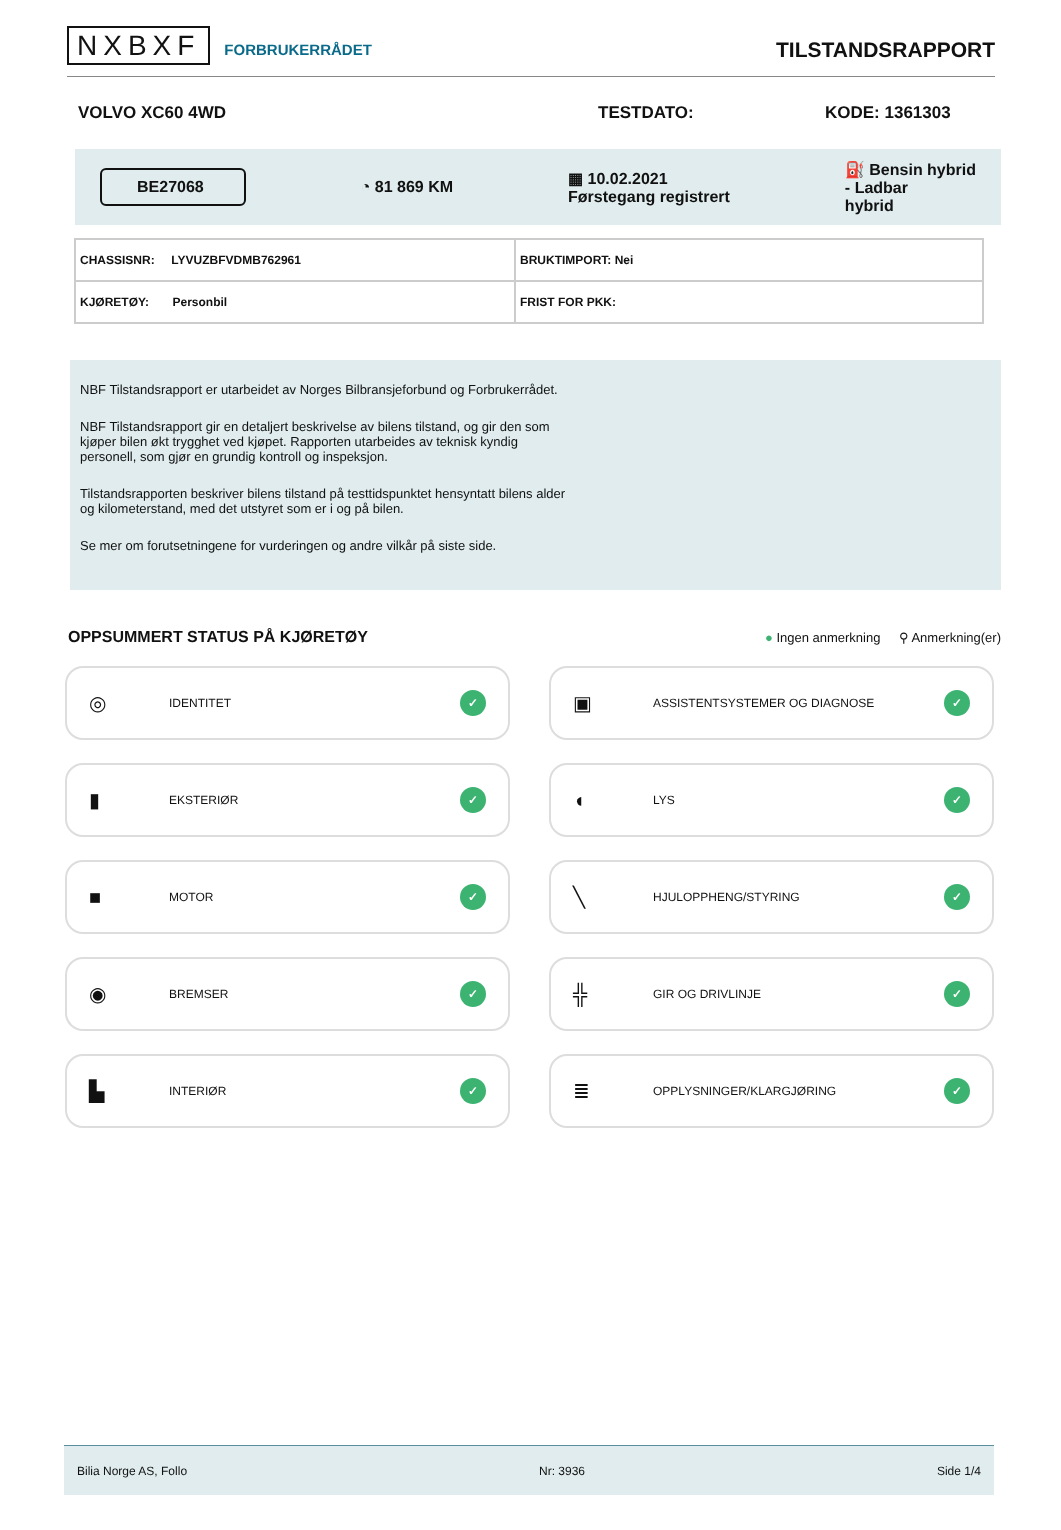NXBXF FORBRUKERRÅDET
TILSTANDSRAPPORT
VOLVO XC60 4WD TESTDATO: KODE: 1361303
BE27068 ◔ 81 869 KM ▦ 10.02.2021
Førstegang registrert ⛽ Bensin hybrid
- Ladbar
hybrid
| CHASSISNR: LYVUZBFVDMB762961 | BRUKTIMPORT: Nei |
| KJØRETØY: Personbil | FRIST FOR PKK: |
NBF Tilstandsrapport er utarbeidet av Norges Bilbransjeforbund og Forbrukerrådet.
NBF Tilstandsrapport gir en detaljert beskrivelse av bilens tilstand, og gir den som kjøper bilen økt trygghet ved kjøpet. Rapporten utarbeides av teknisk kyndig personell, som gjør en grundig kontroll og inspeksjon.
Tilstandsrapporten beskriver bilens tilstand på testtidspunktet hensyntatt bilens alder og kilometerstand, med det utstyret som er i og på bilen.
Se mer om forutsetningene for vurderingen og andre vilkår på siste side.
OPPSUMMERT STATUS PÅ KJØRETØY
● Ingen anmerkning ⚲ Anmerkning(er)
◎ IDENTITET ✓
▣ ASSISTENTSYSTEMER OG DIAGNOSE ✓
▮ EKSTERIØR ✓
◖ LYS ✓
■ MOTOR ✓
╲ HJULOPPHENG/STYRING ✓
◉ BREMSER ✓
╬ GIR OG DRIVLINJE ✓
▙ INTERIØR ✓
≣ OPPLYSNINGER/KLARGJØRING ✓
Bilia Norge AS, Follo Nr: 3936 Side 1/4